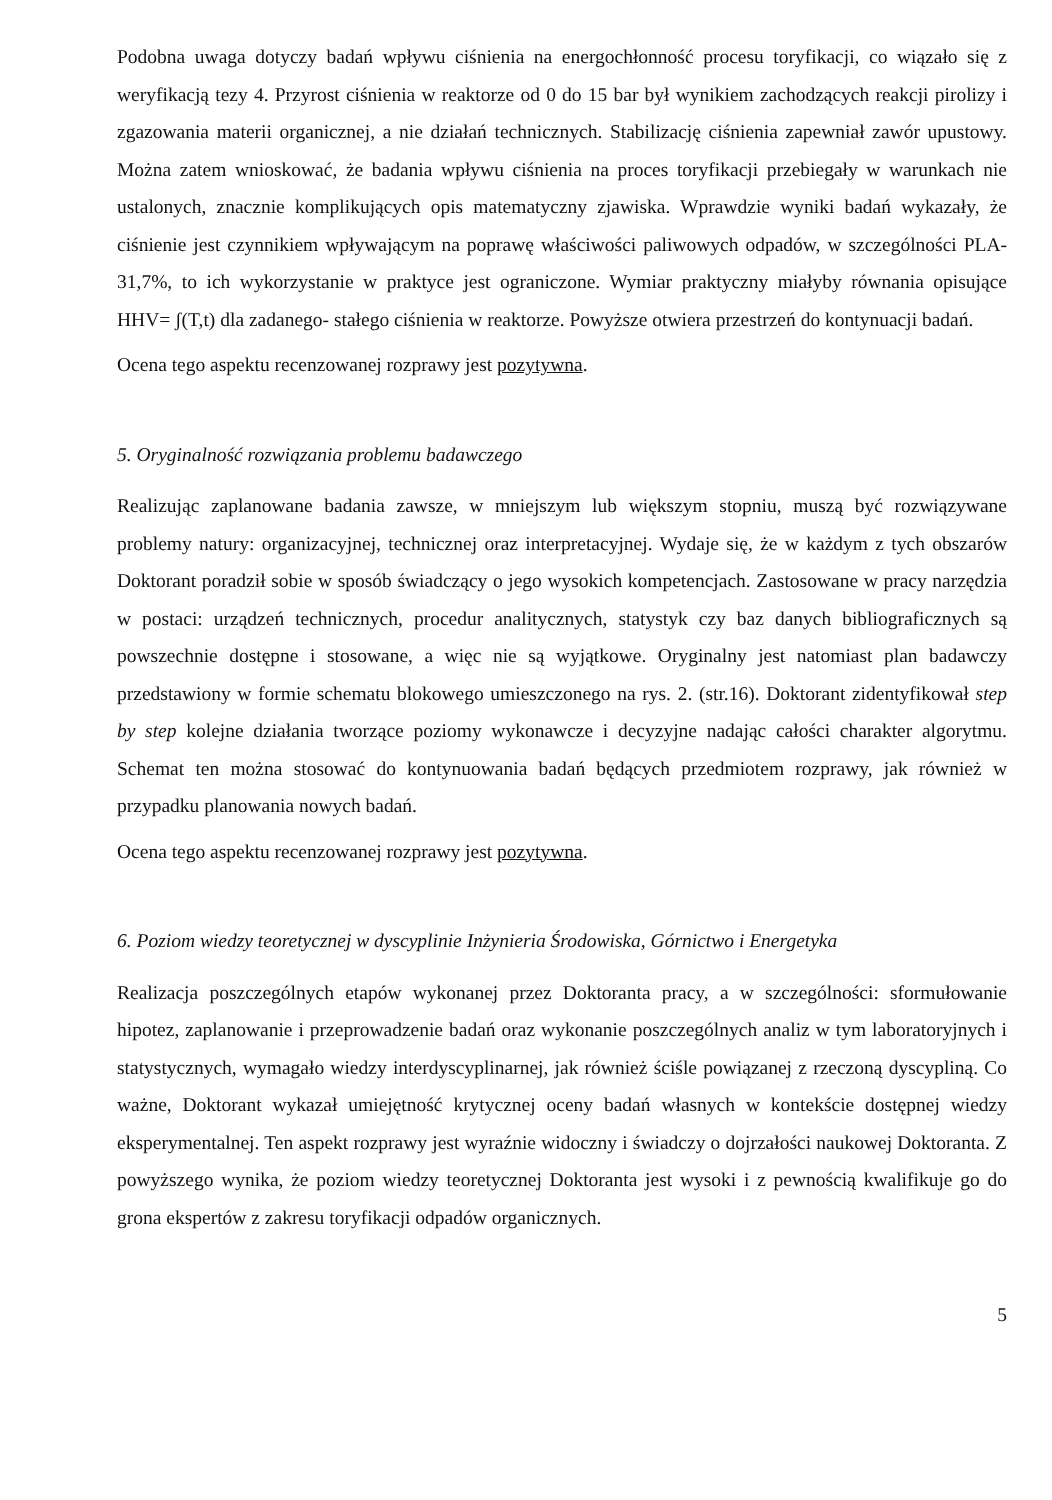Podobna uwaga dotyczy badań wpływu ciśnienia na energochłonność procesu toryfikacji, co wiązało się z weryfikacją tezy 4. Przyrost ciśnienia w reaktorze od 0 do 15 bar był wynikiem zachodzących reakcji pirolizy i zgazowania materii organicznej, a nie działań technicznych. Stabilizację ciśnienia zapewniał zawór upustowy. Można zatem wnioskować, że badania wpływu ciśnienia na proces toryfikacji przebiegały w warunkach nie ustalonych, znacznie komplikujących opis matematyczny zjawiska. Wprawdzie wyniki badań wykazały, że ciśnienie jest czynnikiem wpływającym na poprawę właściwości paliwowych odpadów, w szczególności PLA-31,7%, to ich wykorzystanie w praktyce jest ograniczone. Wymiar praktyczny miałyby równania opisujące HHV= ʃ(T,t) dla zadanego- stałego ciśnienia w reaktorze. Powyższe otwiera przestrzeń do kontynuacji badań.
Ocena tego aspektu recenzowanej rozprawy jest pozytywna.
5. Oryginalność rozwiązania problemu badawczego
Realizując zaplanowane badania zawsze, w mniejszym lub większym stopniu, muszą być rozwiązywane problemy natury: organizacyjnej, technicznej oraz interpretacyjnej. Wydaje się, że w każdym z tych obszarów Doktorant poradził sobie w sposób świadczący o jego wysokich kompetencjach. Zastosowane w pracy narzędzia w postaci: urządzeń technicznych, procedur analitycznych, statystyk czy baz danych bibliograficznych są powszechnie dostępne i stosowane, a więc nie są wyjątkowe. Oryginalny jest natomiast plan badawczy przedstawiony w formie schematu blokowego umieszczonego na rys. 2. (str.16). Doktorant zidentyfikował step by step kolejne działania tworzące poziomy wykonawcze i decyzyjne nadając całości charakter algorytmu. Schemat ten można stosować do kontynuowania badań będących przedmiotem rozprawy, jak również w przypadku planowania nowych badań.
Ocena tego aspektu recenzowanej rozprawy jest pozytywna.
6. Poziom wiedzy teoretycznej w dyscyplinie Inżynieria Środowiska, Górnictwo i Energetyka
Realizacja poszczególnych etapów wykonanej przez Doktoranta pracy, a w szczególności: sformułowanie hipotez, zaplanowanie i przeprowadzenie badań oraz wykonanie poszczególnych analiz w tym laboratoryjnych i statystycznych, wymagało wiedzy interdyscyplinarnej, jak również ściśle powiązanej z rzeczoną dyscypliną. Co ważne, Doktorant wykazał umiejętność krytycznej oceny badań własnych w kontekście dostępnej wiedzy eksperymentalnej. Ten aspekt rozprawy jest wyraźnie widoczny i świadczy o dojrzałości naukowej Doktoranta. Z powyższego wynika, że poziom wiedzy teoretycznej Doktoranta jest wysoki i z pewnością kwalifikuje go do grona ekspertów z zakresu toryfikacji odpadów organicznych.
5